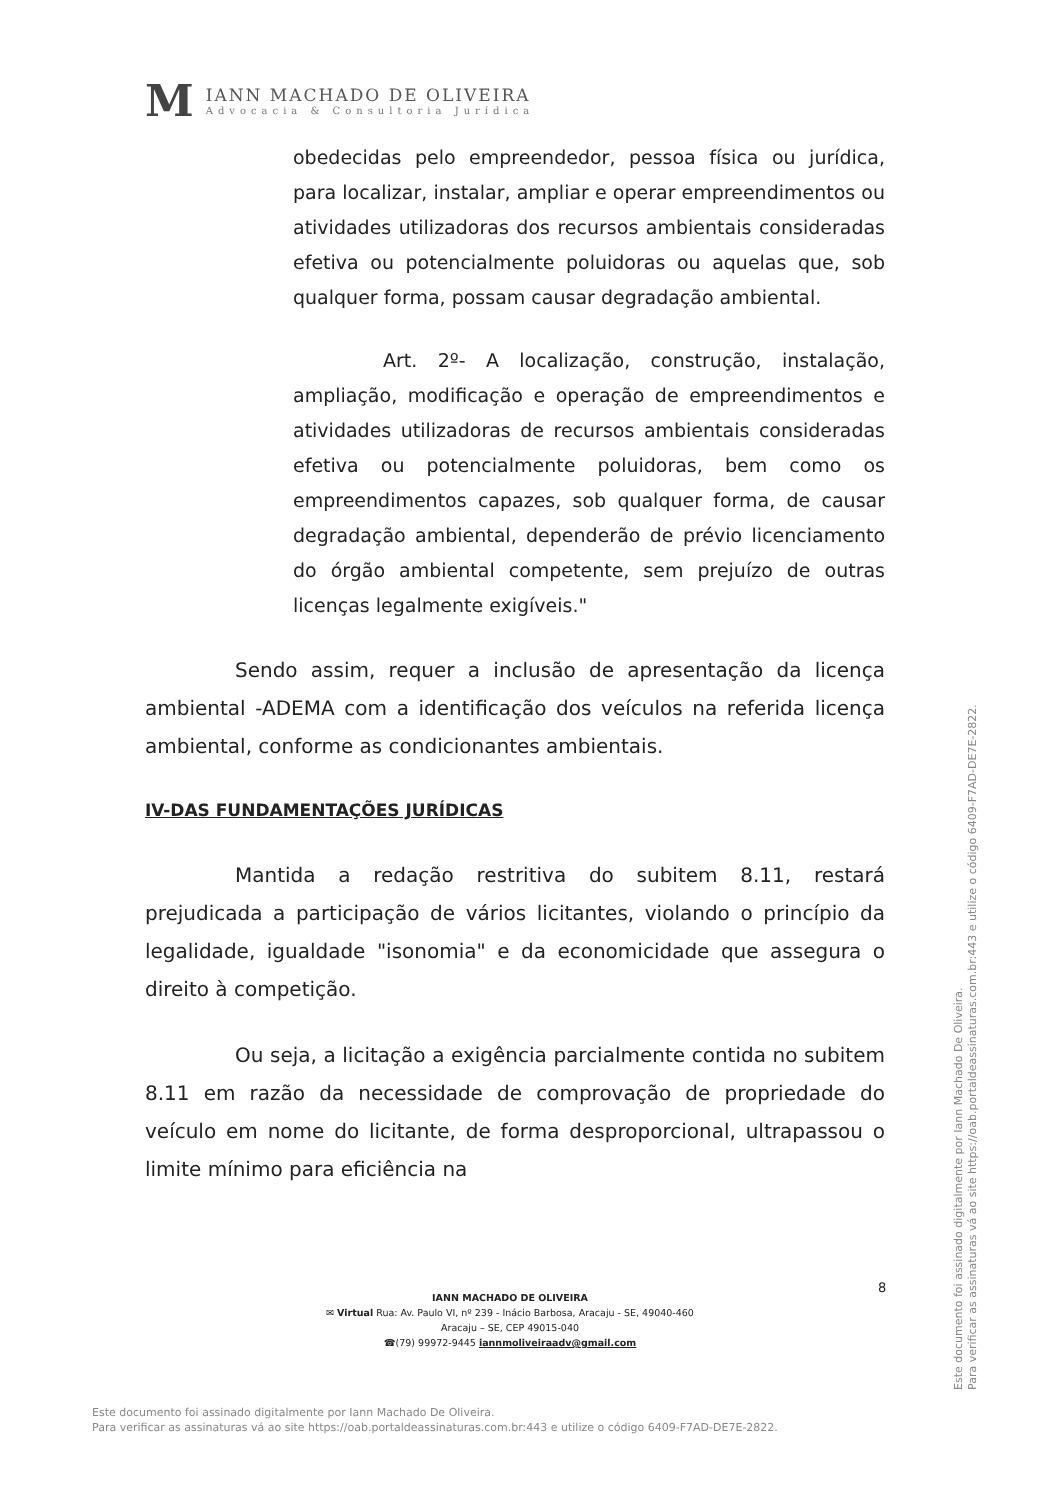M
IANN MACHADO DE OLIVEIRA
Advocacia & Consultoria Jurídica
obedecidas pelo empreendedor, pessoa física ou jurídica, para localizar, instalar, ampliar e operar empreendimentos ou atividades utilizadoras dos recursos ambientais consideradas efetiva ou potencialmente poluidoras ou aquelas que, sob qualquer forma, possam causar degradação ambiental.
Art. 2º- A localização, construção, instalação, ampliação, modificação e operação de empreendimentos e atividades utilizadoras de recursos ambientais consideradas efetiva ou potencialmente poluidoras, bem como os empreendimentos capazes, sob qualquer forma, de causar degradação ambiental, dependerão de prévio licenciamento do órgão ambiental competente, sem prejuízo de outras licenças legalmente exigíveis."
Sendo assim, requer a inclusão de apresentação da licença ambiental -ADEMA com a identificação dos veículos na referida licença ambiental, conforme as condicionantes ambientais.
IV-DAS FUNDAMENTAÇÕES JURÍDICAS
Mantida a redação restritiva do subitem 8.11, restará prejudicada a participação de vários licitantes, violando o princípio da legalidade, igualdade "isonomia" e da economicidade que assegura o direito à competição.
Ou seja, a licitação a exigência parcialmente contida no subitem 8.11 em razão da necessidade de comprovação de propriedade do veículo em nome do licitante, de forma desproporcional, ultrapassou o limite mínimo para eficiência na
8
IANN MACHADO DE OLIVEIRA
✉ Virtual Rua: Av. Paulo VI, nº 239 - Inácio Barbosa, Aracaju - SE, 49040-460
Aracaju – SE, CEP 49015-040
☎(79) 99972-9445 iannmoliveiraadv@gmail.com
Este documento foi assinado digitalmente por Iann Machado De Oliveira.
Para verificar as assinaturas vá ao site https://oab.portaldeassinaturas.com.br:443 e utilize o código 6409-F7AD-DE7E-2822.
Este documento foi assinado digitalmente por Iann Machado De Oliveira.
Para verificar as assinaturas vá ao site https://oab.portaldeassinaturas.com.br:443 e utilize o código 6409-F7AD-DE7E-2822.